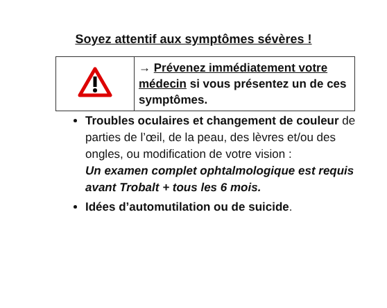Soyez attentif aux symptômes sévères !
| | → Prévenez immédiatement votre médecin si vous présentez un de ces symptômes. |
Troubles oculaires et changement de couleur de parties de l’œil, de la peau, des lèvres et/ou des ongles, ou modification de votre vision :
Un examen complet ophtalmologique est requis avant Trobalt + tous les 6 mois.
Idées d’automutilation ou de suicide.